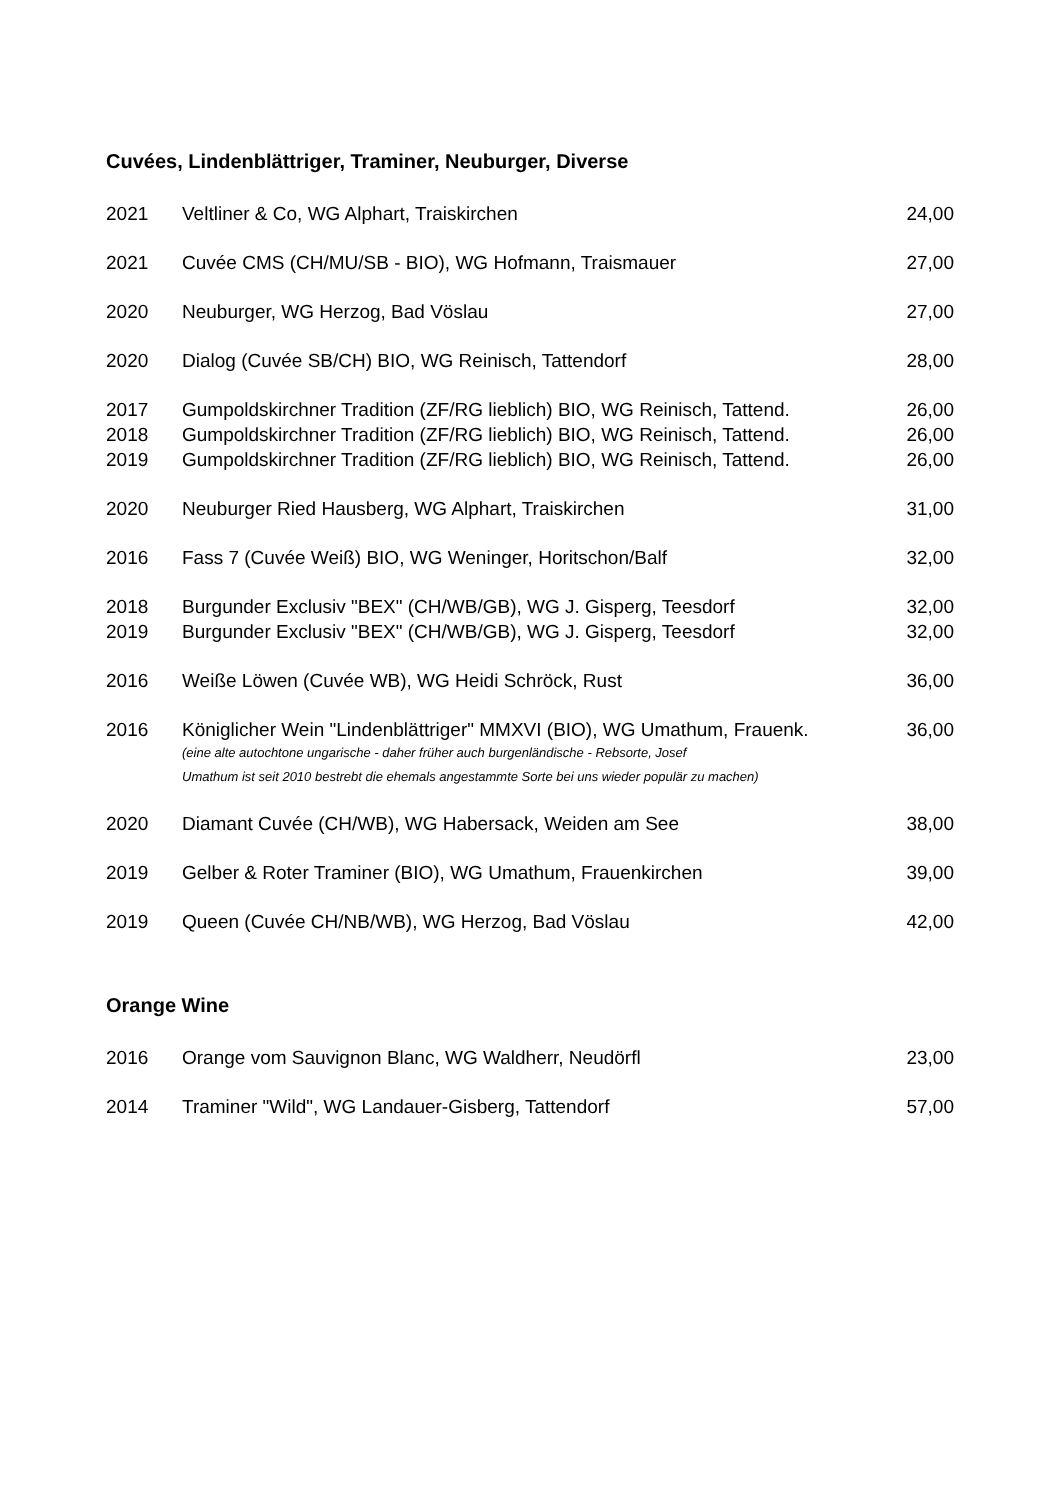Cuvées, Lindenblättriger, Traminer, Neuburger, Diverse
| 2021 | Veltliner & Co, WG Alphart, Traiskirchen | 24,00 |
| 2021 | Cuvée CMS (CH/MU/SB - BIO), WG Hofmann, Traismauer | 27,00 |
| 2020 | Neuburger, WG Herzog, Bad Vöslau | 27,00 |
| 2020 | Dialog (Cuvée SB/CH) BIO, WG Reinisch, Tattendorf | 28,00 |
| 2017 | Gumpoldskirchner Tradition (ZF/RG lieblich) BIO, WG Reinisch, Tattend. | 26,00 |
| 2018 | Gumpoldskirchner Tradition (ZF/RG lieblich) BIO, WG Reinisch, Tattend. | 26,00 |
| 2019 | Gumpoldskirchner Tradition (ZF/RG lieblich) BIO, WG Reinisch, Tattend. | 26,00 |
| 2020 | Neuburger Ried Hausberg, WG Alphart, Traiskirchen | 31,00 |
| 2016 | Fass 7 (Cuvée Weiß) BIO, WG Weninger, Horitschon/Balf | 32,00 |
| 2018 | Burgunder Exclusiv "BEX" (CH/WB/GB), WG J. Gisperg, Teesdorf | 32,00 |
| 2019 | Burgunder Exclusiv "BEX" (CH/WB/GB), WG J. Gisperg, Teesdorf | 32,00 |
| 2016 | Weiße Löwen (Cuvée WB), WG Heidi Schröck, Rust | 36,00 |
| 2016 | Königlicher Wein "Lindenblättriger" MMXVI (BIO), WG Umathum, Frauenk. (eine alte autochtone ungarische - daher früher auch burgenländische - Rebsorte, Josef Umathum ist seit 2010 bestrebt die ehemals angestammte Sorte bei uns wieder populär zu machen) | 36,00 |
| 2020 | Diamant Cuvée (CH/WB), WG Habersack, Weiden am See | 38,00 |
| 2019 | Gelber & Roter Traminer (BIO), WG Umathum, Frauenkirchen | 39,00 |
| 2019 | Queen (Cuvée CH/NB/WB), WG Herzog, Bad Vöslau | 42,00 |
Orange Wine
| 2016 | Orange vom Sauvignon Blanc, WG Waldherr, Neudörfl | 23,00 |
| 2014 | Traminer "Wild", WG Landauer-Gisberg, Tattendorf | 57,00 |